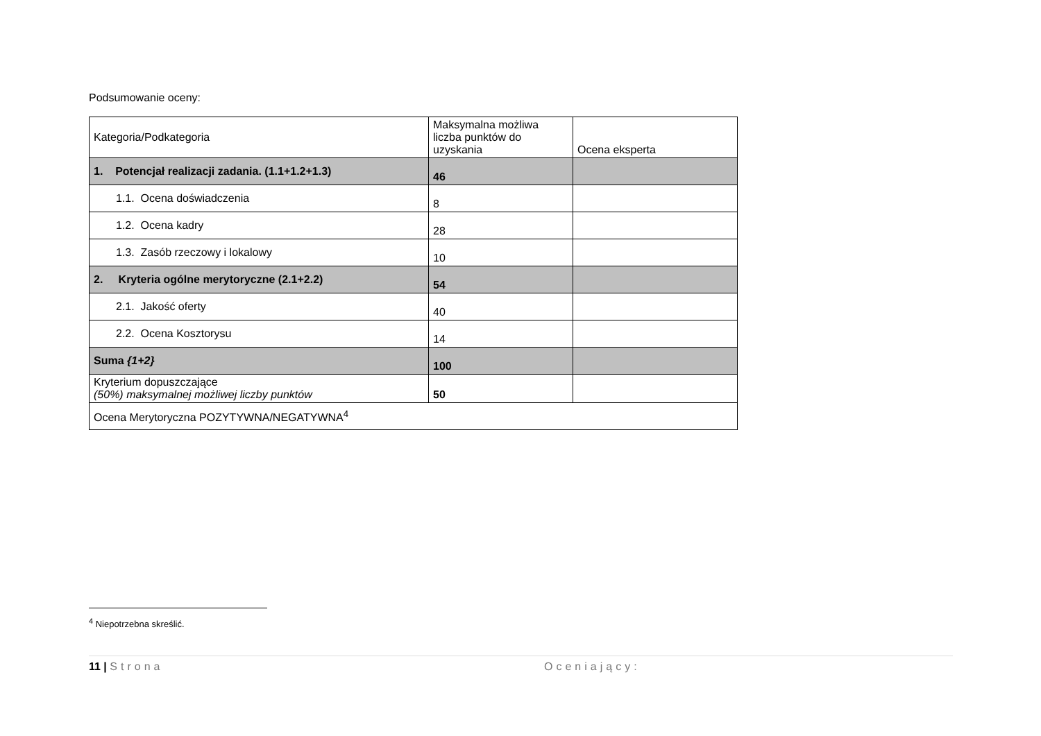Podsumowanie oceny:
| Kategoria/Podkategoria | Maksymalna możliwa liczba punktów do uzyskania | Ocena eksperta |
| 1. Potencjał realizacji zadania. (1.1+1.2+1.3) | 46 | |
| 1.1. Ocena doświadczenia | 8 | |
| 1.2. Ocena kadry | 28 | |
| 1.3. Zasób rzeczowy i lokalowy | 10 | |
| 2. Kryteria ogólne merytoryczne (2.1+2.2) | 54 | |
| 2.1. Jakość oferty | 40 | |
| 2.2. Ocena Kosztorysu | 14 | |
| Suma {1+2} | 100 | |
| Kryterium dopuszczające (50%) maksymalnej możliwej liczby punktów | 50 | |
| Ocena Merytoryczna POZYTYWNA/NEGATYWNA<sup>4</sup> | | |
<sup>4</sup> Niepotrzebna skreślić.
11 | Strona Oceniający: